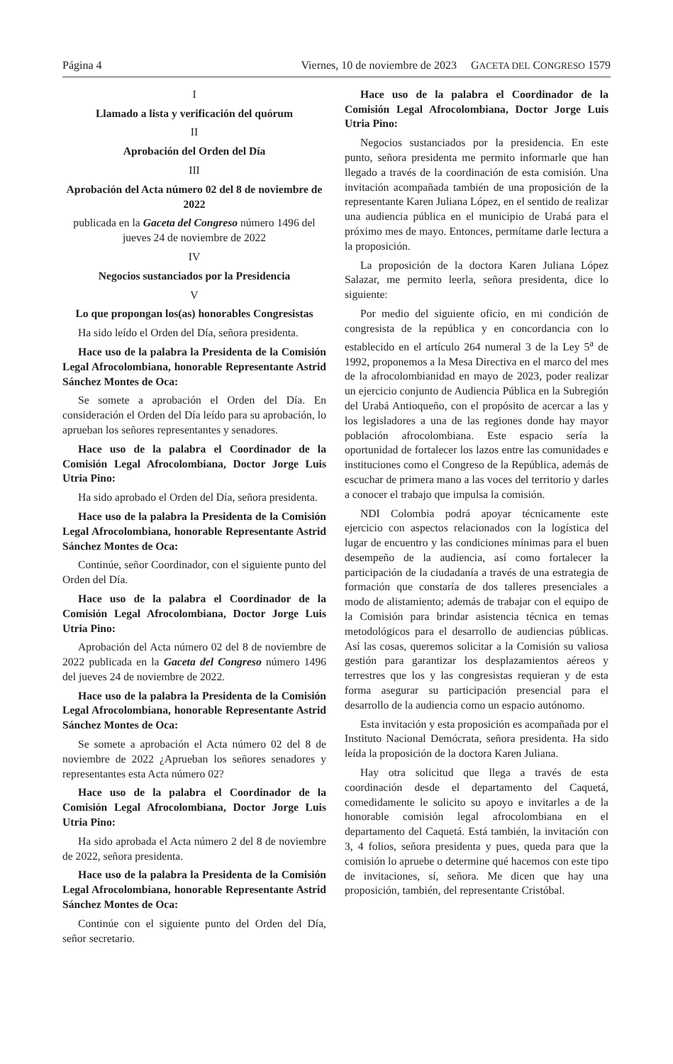Página 4 Viernes, 10 de noviembre de 2023 GACETA DEL CONGRESO 1579
I
Llamado a lista y verificación del quórum
II
Aprobación del Orden del Día
III
Aprobación del Acta número 02 del 8 de noviembre de 2022
publicada en la Gaceta del Congreso número 1496 del jueves 24 de noviembre de 2022
IV
Negocios sustanciados por la Presidencia
V
Lo que propongan los(as) honorables Congresistas
Ha sido leído el Orden del Día, señora presidenta.
Hace uso de la palabra la Presidenta de la Comisión Legal Afrocolombiana, honorable Representante Astrid Sánchez Montes de Oca:
Se somete a aprobación el Orden del Día. En consideración el Orden del Día leído para su aprobación, lo aprueban los señores representantes y senadores.
Hace uso de la palabra el Coordinador de la Comisión Legal Afrocolombiana, Doctor Jorge Luis Utria Pino:
Ha sido aprobado el Orden del Día, señora presidenta.
Hace uso de la palabra la Presidenta de la Comisión Legal Afrocolombiana, honorable Representante Astrid Sánchez Montes de Oca:
Continúe, señor Coordinador, con el siguiente punto del Orden del Día.
Hace uso de la palabra el Coordinador de la Comisión Legal Afrocolombiana, Doctor Jorge Luis Utria Pino:
Aprobación del Acta número 02 del 8 de noviembre de 2022 publicada en la Gaceta del Congreso número 1496 del jueves 24 de noviembre de 2022.
Hace uso de la palabra la Presidenta de la Comisión Legal Afrocolombiana, honorable Representante Astrid Sánchez Montes de Oca:
Se somete a aprobación el Acta número 02 del 8 de noviembre de 2022 ¿Aprueban los señores senadores y representantes esta Acta número 02?
Hace uso de la palabra el Coordinador de la Comisión Legal Afrocolombiana, Doctor Jorge Luis Utria Pino:
Ha sido aprobada el Acta número 2 del 8 de noviembre de 2022, señora presidenta.
Hace uso de la palabra la Presidenta de la Comisión Legal Afrocolombiana, honorable Representante Astrid Sánchez Montes de Oca:
Continúe con el siguiente punto del Orden del Día, señor secretario.
Hace uso de la palabra el Coordinador de la Comisión Legal Afrocolombiana, Doctor Jorge Luis Utria Pino:
Negocios sustanciados por la presidencia. En este punto, señora presidenta me permito informarle que han llegado a través de la coordinación de esta comisión. Una invitación acompañada también de una proposición de la representante Karen Juliana López, en el sentido de realizar una audiencia pública en el municipio de Urabá para el próximo mes de mayo. Entonces, permítame darle lectura a la proposición.
La proposición de la doctora Karen Juliana López Salazar, me permito leerla, señora presidenta, dice lo siguiente:
Por medio del siguiente oficio, en mi condición de congresista de la república y en concordancia con lo establecido en el artículo 264 numeral 3 de la Ley 5<sup>a</sup> de 1992, proponemos a la Mesa Directiva en el marco del mes de la afrocolombianidad en mayo de 2023, poder realizar un ejercicio conjunto de Audiencia Pública en la Subregión del Urabá Antioqueño, con el propósito de acercar a las y los legisladores a una de las regiones donde hay mayor población afrocolombiana. Este espacio sería la oportunidad de fortalecer los lazos entre las comunidades e instituciones como el Congreso de la República, además de escuchar de primera mano a las voces del territorio y darles a conocer el trabajo que impulsa la comisión.
NDI Colombia podrá apoyar técnicamente este ejercicio con aspectos relacionados con la logística del lugar de encuentro y las condiciones mínimas para el buen desempeño de la audiencia, así como fortalecer la participación de la ciudadanía a través de una estrategia de formación que constaría de dos talleres presenciales a modo de alistamiento; además de trabajar con el equipo de la Comisión para brindar asistencia técnica en temas metodológicos para el desarrollo de audiencias públicas. Así las cosas, queremos solicitar a la Comisión su valiosa gestión para garantizar los desplazamientos aéreos y terrestres que los y las congresistas requieran y de esta forma asegurar su participación presencial para el desarrollo de la audiencia como un espacio autónomo.
Esta invitación y esta proposición es acompañada por el Instituto Nacional Demócrata, señora presidenta. Ha sido leída la proposición de la doctora Karen Juliana.
Hay otra solicitud que llega a través de esta coordinación desde el departamento del Caquetá, comedidamente le solicito su apoyo e invitarles a de la honorable comisión legal afrocolombiana en el departamento del Caquetá. Está también, la invitación con 3, 4 folios, señora presidenta y pues, queda para que la comisión lo apruebe o determine qué hacemos con este tipo de invitaciones, sí, señora. Me dicen que hay una proposición, también, del representante Cristóbal.